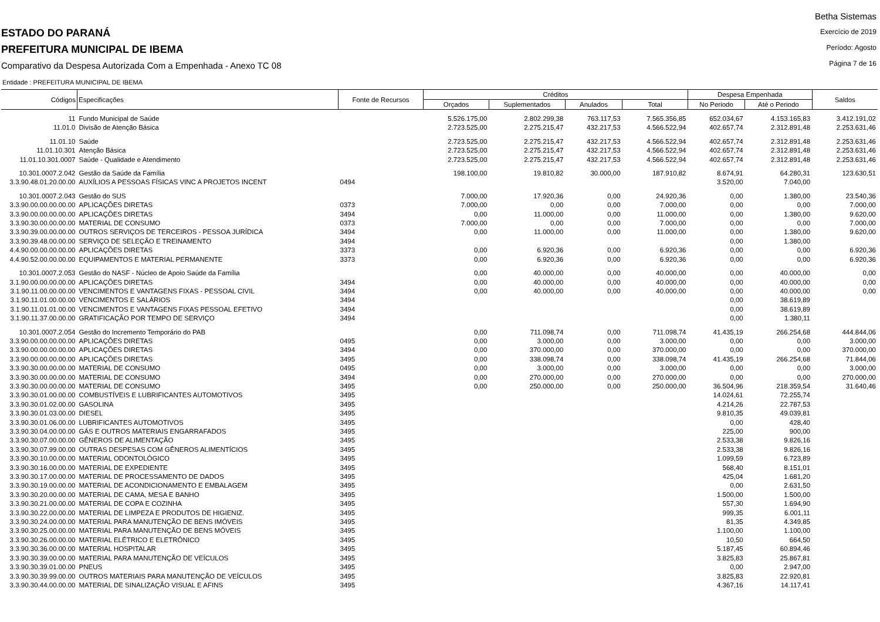ESTADO DO PARANÁ
PREFEITURA MUNICIPAL DE IBEMA
Comparativo da Despesa Autorizada Com a Empenhada - Anexo TC 08
Betha Sistemas
Exercício de 2019
Período: Agosto
Página 7 de 16
Entidade : PREFEITURA MUNICIPAL DE IBEMA
| Códigos | Especificações | Fonte de Recursos | Créditos | | | | Despesa Empenhada | | Saldos |
| --- | --- | --- | --- | --- | --- | --- | --- | --- | --- |
| | | | Orçados | Suplementados | Anulados | Total | No Periodo | Até o Periodo | |
| 11 | Fundo Municipal de Saúde | | 5.526.175,00 | 2.802.299,38 | 763.117,53 | 7.565.356,85 | 652.034,67 | 4.153.165,83 | 3.412.191,02 |
| 11.01.0 | Divisão de Atenção Básica | | 2.723.525,00 | 2.275.215,47 | 432.217,53 | 4.566.522,94 | 402.657,74 | 2.312.891,48 | 2.253.631,46 |
| 11.01.10 | Saúde | | 2.723.525,00 | 2.275.215,47 | 432.217,53 | 4.566.522,94 | 402.657,74 | 2.312.891,48 | 2.253.631,46 |
| 11.01.10.301 | Atenção Básica | | 2.723.525,00 | 2.275.215,47 | 432.217,53 | 4.566.522,94 | 402.657,74 | 2.312.891,48 | 2.253.631,46 |
| 11.01.10.301.0007 | Saúde - Qualidade e Atendimento | | 2.723.525,00 | 2.275.215,47 | 432.217,53 | 4.566.522,94 | 402.657,74 | 2.312.891,48 | 2.253.631,46 |
| 10.301.0007.2.042 | Gestão da Saúde da Família | | 198.100,00 | 19.810,82 | 30.000,00 | 187.910,82 | 8.674,91 | 64.280,31 | 123.630,51 |
| 3.3.90.48.01.20.00.00 | AUXÍLIOS A PESSOAS FÍSICAS VINC A PROJETOS INCENT | 0494 | | | | | 3.520,00 | 7.040,00 | |
| 10.301.0007.2.043 | Gestão do SUS | | 7.000,00 | 17.920,36 | 0,00 | 24.920,36 | 0,00 | 1.380,00 | 23.540,36 |
| 3.3.90.00.00.00.00.00 | APLICAÇÕES DIRETAS | 0373 | 7.000,00 | 0,00 | 0,00 | 7.000,00 | 0,00 | 0,00 | 7.000,00 |
| 3.3.90.00.00.00.00.00 | APLICAÇÕES DIRETAS | 3494 | 0,00 | 11.000,00 | 0,00 | 11.000,00 | 0,00 | 1.380,00 | 9.620,00 |
| 3.3.90.30.00.00.00.00 | MATERIAL DE CONSUMO | 0373 | 7.000,00 | 0,00 | 0,00 | 7.000,00 | 0,00 | 0,00 | 7.000,00 |
| 3.3.90.39.00.00.00.00 | OUTROS SERVIÇOS DE TERCEIROS - PESSOA JURÍDICA | 3494 | 0,00 | 11.000,00 | 0,00 | 11.000,00 | 0,00 | 1.380,00 | 9.620,00 |
| 3.3.90.39.48.00.00.00 | SERVIÇO DE SELEÇÃO E TREINAMENTO | 3494 | | | | | 0,00 | 1.380,00 | |
| 4.4.90.00.00.00.00.00 | APLICAÇÕES DIRETAS | 3373 | 0,00 | 6.920,36 | 0,00 | 6.920,36 | 0,00 | 0,00 | 6.920,36 |
| 4.4.90.52.00.00.00.00 | EQUIPAMENTOS E MATERIAL PERMANENTE | 3373 | 0,00 | 6.920,36 | 0,00 | 6.920,36 | 0,00 | 0,00 | 6.920,36 |
| 10.301.0007.2.053 | Gestão do NASF - Núcleo de Apoio Saúde da Família | | 0,00 | 40.000,00 | 0,00 | 40.000,00 | 0,00 | 40.000,00 | 0,00 |
| 3.1.90.00.00.00.00.00 | APLICAÇÕES DIRETAS | 3494 | 0,00 | 40.000,00 | 0,00 | 40.000,00 | 0,00 | 40.000,00 | 0,00 |
| 3.1.90.11.00.00.00.00 | VENCIMENTOS E VANTAGENS FIXAS - PESSOAL CIVIL | 3494 | 0,00 | 40.000,00 | 0,00 | 40.000,00 | 0,00 | 40.000,00 | 0,00 |
| 3.1.90.11.01.00.00.00 | VENCIMENTOS E SALÁRIOS | 3494 | | | | | 0,00 | 38.619,89 | |
| 3.1.90.11.01.01.00.00 | VENCIMENTOS E VANTAGENS FIXAS PESSOAL EFETIVO | 3494 | | | | | 0,00 | 38.619,89 | |
| 3.1.90.11.37.00.00.00 | GRATIFICAÇÃO POR TEMPO DE SERVIÇO | 3494 | | | | | 0,00 | 1.380,11 | |
| 10.301.0007.2.054 | Gestão do Incremento Temporário do PAB | | 0,00 | 711.098,74 | 0,00 | 711.098,74 | 41.435,19 | 266.254,68 | 444.844,06 |
| 3.3.90.00.00.00.00.00 | APLICAÇÕES DIRETAS | 0495 | 0,00 | 3.000,00 | 0,00 | 3.000,00 | 0,00 | 0,00 | 3.000,00 |
| 3.3.90.00.00.00.00.00 | APLICAÇÕES DIRETAS | 3494 | 0,00 | 370.000,00 | 0,00 | 370.000,00 | 0,00 | 0,00 | 370.000,00 |
| 3.3.90.00.00.00.00.00 | APLICAÇÕES DIRETAS | 3495 | 0,00 | 338.098,74 | 0,00 | 338.098,74 | 41.435,19 | 266.254,68 | 71.844,06 |
| 3.3.90.30.00.00.00.00 | MATERIAL DE CONSUMO | 0495 | 0,00 | 3.000,00 | 0,00 | 3.000,00 | 0,00 | 0,00 | 3.000,00 |
| 3.3.90.30.00.00.00.00 | MATERIAL DE CONSUMO | 3494 | 0,00 | 270.000,00 | 0,00 | 270.000,00 | 0,00 | 0,00 | 270.000,00 |
| 3.3.90.30.00.00.00.00 | MATERIAL DE CONSUMO | 3495 | 0,00 | 250.000,00 | 0,00 | 250.000,00 | 36.504,96 | 218.359,54 | 31.640,46 |
| 3.3.90.30.01.00.00.00 | COMBUSTÍVEIS E LUBRIFICANTES AUTOMOTIVOS | 3495 | | | | | 14.024,61 | 72.255,74 | |
| 3.3.90.30.01.02.00.00 | GASOLINA | 3495 | | | | | 4.214,26 | 22.787,53 | |
| 3.3.90.30.01.03.00.00 | DIESEL | 3495 | | | | | 9.810,35 | 49.039,81 | |
| 3.3.90.30.01.06.00.00 | LUBRIFICANTES AUTOMOTIVOS | 3495 | | | | | 0,00 | 428,40 | |
| 3.3.90.30.04.00.00.00 | GÁS E OUTROS MATERIAIS ENGARRAFADOS | 3495 | | | | | 225,00 | 900,00 | |
| 3.3.90.30.07.00.00.00 | GÊNEROS DE ALIMENTAÇÃO | 3495 | | | | | 2.533,38 | 9.826,16 | |
| 3.3.90.30.07.99.00.00 | OUTRAS DESPESAS COM GÊNEROS ALIMENTÍCIOS | 3495 | | | | | 2.533,38 | 9.826,16 | |
| 3.3.90.30.10.00.00.00 | MATERIAL ODONTOLÓGICO | 3495 | | | | | 1.099,59 | 6.723,89 | |
| 3.3.90.30.16.00.00.00 | MATERIAL DE EXPEDIENTE | 3495 | | | | | 568,40 | 8.151,01 | |
| 3.3.90.30.17.00.00.00 | MATERIAL DE PROCESSAMENTO DE DADOS | 3495 | | | | | 425,04 | 1.681,20 | |
| 3.3.90.30.19.00.00.00 | MATERIAL DE ACONDICIONAMENTO E EMBALAGEM | 3495 | | | | | 0,00 | 2.631,50 | |
| 3.3.90.30.20.00.00.00 | MATERIAL DE CAMA, MESA E BANHO | 3495 | | | | | 1.500,00 | 1.500,00 | |
| 3.3.90.30.21.00.00.00 | MATERIAL DE COPA E COZINHA | 3495 | | | | | 557,30 | 1.694,90 | |
| 3.3.90.30.22.00.00.00 | MATERIAL DE LIMPEZA E PRODUTOS DE HIGIENIZ. | 3495 | | | | | 999,35 | 6.001,11 | |
| 3.3.90.30.24.00.00.00 | MATERIAL PARA MANUTENÇÃO DE BENS IMÓVEIS | 3495 | | | | | 81,35 | 4.349,85 | |
| 3.3.90.30.25.00.00.00 | MATERIAL PARA MANUTENÇÃO DE BENS MÓVEIS | 3495 | | | | | 1.100,00 | 1.100,00 | |
| 3.3.90.30.26.00.00.00 | MATERIAL ELÉTRICO E ELETRÔNICO | 3495 | | | | | 10,50 | 664,50 | |
| 3.3.90.30.36.00.00.00 | MATERIAL HOSPITALAR | 3495 | | | | | 5.187,45 | 60.894,46 | |
| 3.3.90.30.39.00.00.00 | MATERIAL PARA MANUTENÇÃO DE VEÍCULOS | 3495 | | | | | 3.825,83 | 25.867,81 | |
| 3.3.90.30.39.01.00.00 | PNEUS | 3495 | | | | | 0,00 | 2.947,00 | |
| 3.3.90.30.39.99.00.00 | OUTROS MATERIAIS PARA MANUTENÇÃO DE VEÍCULOS | 3495 | | | | | 3.825,83 | 22.920,81 | |
| 3.3.90.30.44.00.00.00 | MATERIAL DE SINALIZAÇÃO VISUAL E AFINS | 3495 | | | | | 4.367,16 | 14.117,41 | |